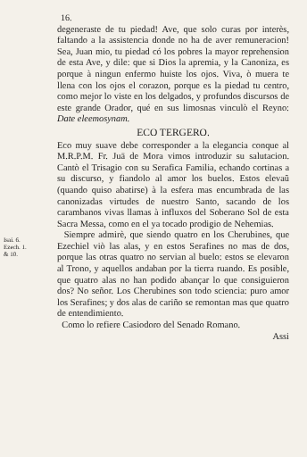16.
degeneraste de tu piedad! Ave, que solo curas por interès, faltando a la assistencia donde no ha de aver remuneracion! Sea, Juan mio, tu piedad có los pobres la mayor reprehension de esta Ave, y dile: que si Dios la apremia, y la Canoniza, es porque à ningun enfermo huiste los ojos. Viva, ò muera te llena con los ojos el corazon, porque es la piedad tu centro, como mejor lo viste en los delgados, y profundos discursos de este grande Orador, qué en sus limosnas vinculò el Reyno: Date eleemosynam.
ECO TERGERO.
Eco muy suave debe corresponder a la elegancia conque al M.R.P.M. Fr. Juā de Mora vimos introduzir su salutacion. Cantò el Trisagio con su Seraficа Familia, echando cortinas a su discurso, y fiandolo al amor los buelos. Estos elevaũ (quando quiso abatirse) à la esfera mas encumbrada de las canonizadas virtudes de nuestro Santo, sacando de los carambanos vivas llamas à influxos del Soberano Sol de esta Sacra Messa, como en el ya tocado prodigio de Nehemias.
Isai. 6.
Ezech. 1.
& 10.
Siempre admirè, que siendo quatro en los Cherubines, que Ezechiel viò las alas, y en estos Serafines no mas de dos, porque las otras quatro no servian al buelo: estos se elevaron al Trono, y aquellos andaban por la tierra ruando. Es posible, que quatro alas no han podido abançar lo que consiguieron dos? No señor. Los Cherubines son todo sciencia: puro amor los Serafines; y dos alas de cariño se remontan mas que quatro de entendimiento.
Como lo refiere Casiodoro del Senado Romano.
Assi